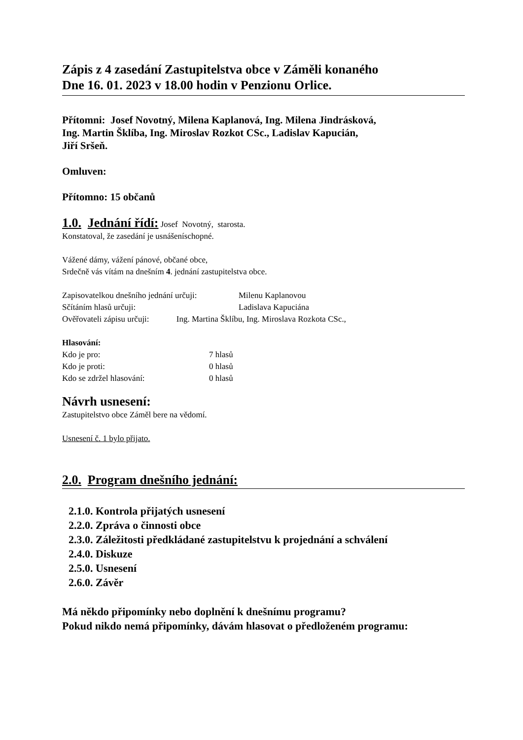Zápis z 4 zasedání Zastupitelstva obce v Záměli konaného
Dne 16. 01. 2023 v 18.00 hodin v Penzionu Orlice.
Přítomni: Josef Novotný, Milena Kaplanová, Ing. Milena Jindrásková,
Ing. Martin Šklíba, Ing. Miroslav Rozkot CSc., Ladislav Kapucián,
Jiří Sršeň.
Omluven:
Přítomno: 15 občanů
1.0. Jednání řídí: Josef Novotný, starosta.
Konstatoval, že zasedání je usnášeníschopné.
Vážené dámy, vážení pánové, občané obce,
Srdečně vás vítám na dnešním 4. jednání zastupitelstva obce.
| Zapisovatelkou dnešního jednání určuji: | Milenu Kaplanovou |
| Sčítáním hlasů určuji: | Ladislava Kapuciána |
| Ověřovateli zápisu určuji: Ing. Martina Šklíbu, Ing. Miroslava Rozkota CSc., | |
Hlasování:
| Kdo je pro: | 7 hlasů |
| Kdo je proti: | 0 hlasů |
| Kdo se zdržel hlasování: | 0 hlasů |
Návrh usnesení:
Zastupitelstvo obce Záměl bere na vědomí.
Usnesení č. 1 bylo přijato.
2.0. Program dnešního jednání:
2.1.0. Kontrola přijatých usnesení
2.2.0. Zpráva o činnosti obce
2.3.0. Záležitosti předkládané zastupitelstvu k projednání a schválení
2.4.0. Diskuze
2.5.0. Usnesení
2.6.0. Závěr
Má někdo připomínky nebo doplnění k dnešnímu programu?
Pokud nikdo nemá připomínky, dávám hlasovat o předloženém programu: